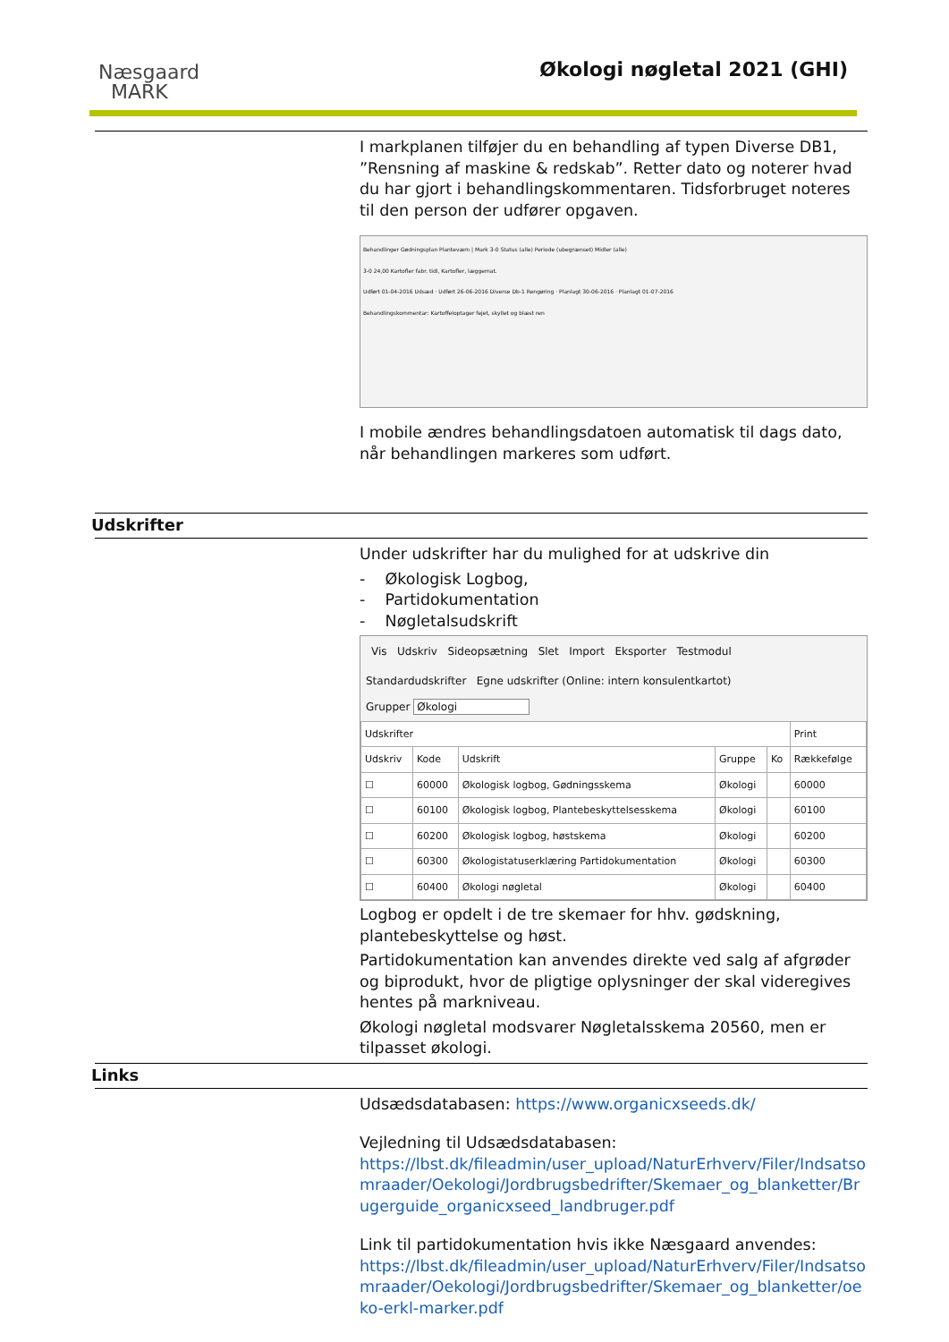Næsgaard
MARK
Økologi nøgletal 2021 (GHI)
I markplanen tilføjer du en behandling af typen Diverse DB1, ”Rensning af maskine & redskab”. Retter dato og noterer hvad du har gjort i behandlingskommentaren. Tidsforbruget noteres til den person der udfører opgaven.
Behandlinger Gødningsplan Plantevæm | Mark 3-0 Status (alle) Periode (ubegrænset) Midler (alle)
3-0 24,00 Kartofler fabr. tidl, Kartofler, læggemat.
Udført 01-04-2016 Udsæd · Udført 26-06-2016 Diverse Db-1 Rengøring · Planlagt 30-06-2016 · Planlagt 01-07-2016
Behandlingskommentar: Kartoffeloptager fejet, skyllet og blæst ren
I mobile ændres behandlingsdatoen automatisk til dags dato, når behandlingen markeres som udført.
Udskrifter
Under udskrifter har du mulighed for at udskrive din
- Økologisk Logbog,
- Partidokumentation
- Nøgletalsudskrift
Vis Udskriv Sideopsætning Slet Import Eksporter Testmodul
Standardudskrifter Egne udskrifter (Online: intern konsulentkartot)
Grupper Økologi
| Udskrifter | | | | | Print |
| --- | --- | --- | --- | --- | --- |
| Udskriv | Kode | Udskrift | Gruppe | Ko | Rækkefølge |
| ☐ | 60000 | Økologisk logbog, Gødningsskema | Økologi | | 60000 |
| ☐ | 60100 | Økologisk logbog, Plantebeskyttelsesskema | Økologi | | 60100 |
| ☐ | 60200 | Økologisk logbog, høstskema | Økologi | | 60200 |
| ☐ | 60300 | Økologistatuserklæring Partidokumentation | Økologi | | 60300 |
| ☐ | 60400 | Økologi nøgletal | Økologi | | 60400 |
Logbog er opdelt i de tre skemaer for hhv. gødskning, plantebeskyttelse og høst.
Partidokumentation kan anvendes direkte ved salg af afgrøder og biprodukt, hvor de pligtige oplysninger der skal videregives hentes på markniveau.
Økologi nøgletal modsvarer Nøgletalsskema 20560, men er tilpasset økologi.
Links
Udsædsdatabasen: https://www.organicxseeds.dk/
Vejledning til Udsædsdatabasen:
https://lbst.dk/fileadmin/user_upload/NaturErhverv/Filer/Indsatsomraader/Oekologi/Jordbrugsbedrifter/Skemaer_og_blanketter/Brugerguide_organicxseed_landbruger.pdf
Link til partidokumentation hvis ikke Næsgaard anvendes:
https://lbst.dk/fileadmin/user_upload/NaturErhverv/Filer/Indsatsomraader/Oekologi/Jordbrugsbedrifter/Skemaer_og_blanketter/oeko-erkl-marker.pdf